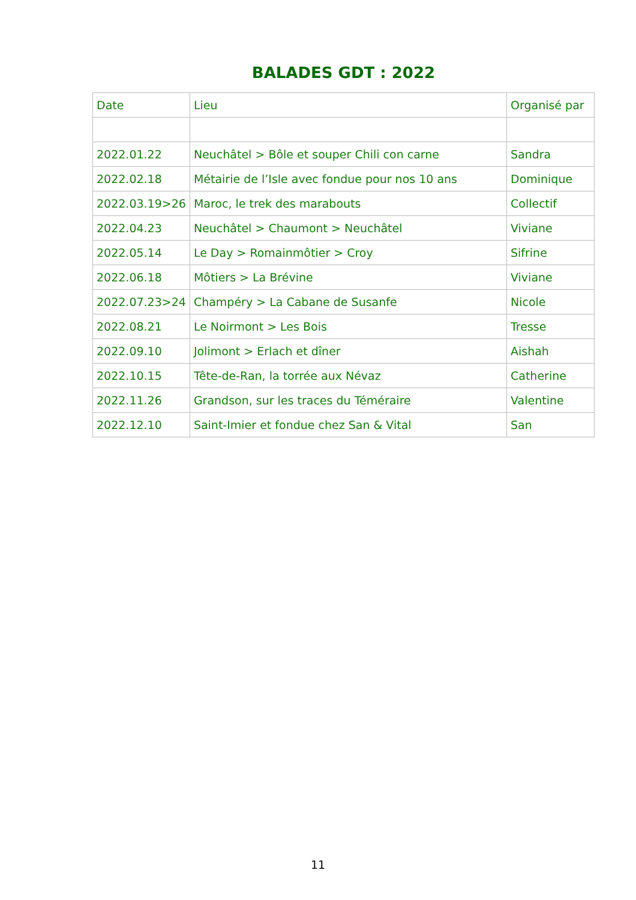BALADES GDT : 2022
| Date | Lieu | Organisé par |
| --- | --- | --- |
| 2022.01.22 | Neuchâtel > Bôle et souper Chili con carne | Sandra |
| 2022.02.18 | Métairie de l’Isle avec fondue pour nos 10 ans | Dominique |
| 2022.03.19>26 | Maroc, le trek des marabouts | Collectif |
| 2022.04.23 | Neuchâtel > Chaumont > Neuchâtel | Viviane |
| 2022.05.14 | Le Day > Romainmôtier > Croy | Sifrine |
| 2022.06.18 | Môtiers > La Brévine | Viviane |
| 2022.07.23>24 | Champéry > La Cabane de Susanfe | Nicole |
| 2022.08.21 | Le Noirmont > Les Bois | Tresse |
| 2022.09.10 | Jolimont > Erlach et dîner | Aishah |
| 2022.10.15 | Tête-de-Ran, la torrée aux Névaz | Catherine |
| 2022.11.26 | Grandson, sur les traces du Téméraire | Valentine |
| 2022.12.10 | Saint-Imier et fondue chez San & Vital | San |
11